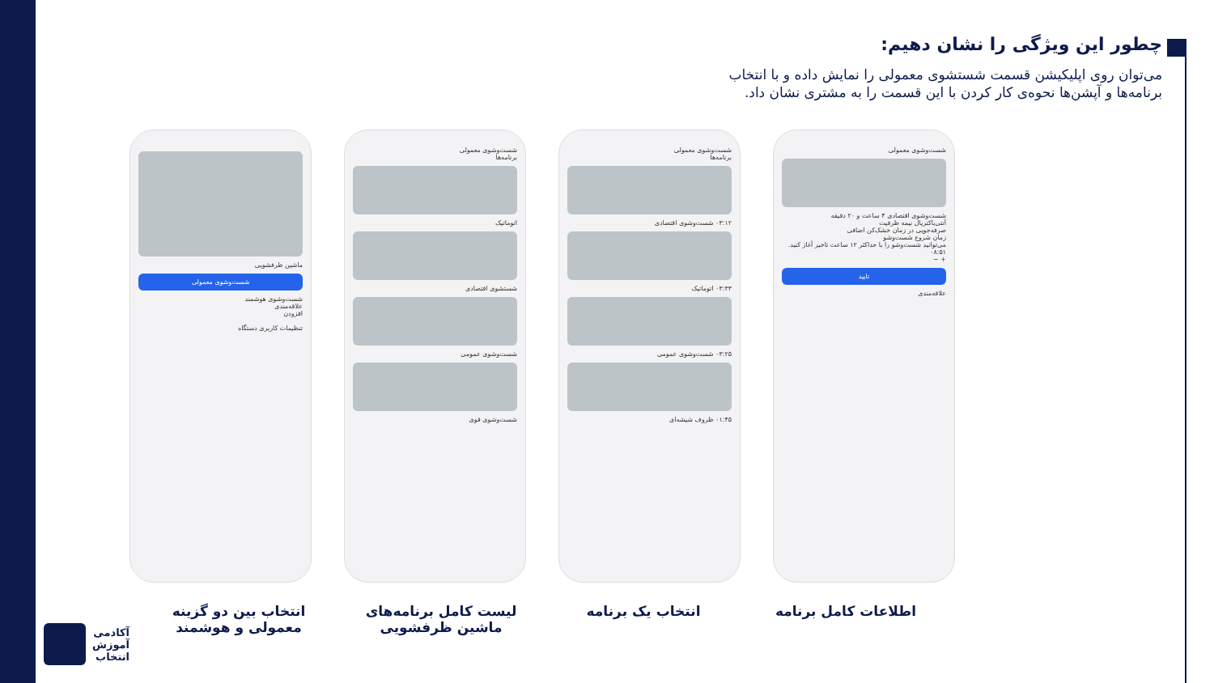چطور این ویژگی را نشان دهیم:
می‌توان روی اپلیکیشن قسمت شستشوی معمولی را نمایش داده و با انتخاب برنامه‌ها و آپشن‌ها نحوه‌ی کار کردن با این قسمت را به مشتری نشان داد.
ماشین ظرفشویی
شست‌وشوی معمولی
شست‌وشوی هوشمند
علاقه‌مندی
افزودن
تنظیمات کاربری دستگاه
شست‌وشوی معمولی
برنامه‌ها
اتوماتیک
شستشوی اقتصادی
شست‌وشوی عمومی
شست‌وشوی قوی
شست‌وشوی معمولی
برنامه‌ها
۰۳:۱۲ شست‌وشوی اقتصادی
۰۳:۳۳ اتوماتیک
۰۳:۲۵ شست‌وشوی عمومی
۰۱:۴۵ ظروف شیشه‌ای
شست‌وشوی معمولی
شست‌وشوی اقتصادی ۴ ساعت و ۲۰ دقیقه
آنتی‌باکتریال نیمه ظرفیت
صرفه‌جویی در زمان خشک‌کن اضافی
زمان شروع شست‌وشو
می‌توانید شست‌وشو را با حداکثر ۱۲ ساعت تاخیر آغاز کنید.
۰۸:۵۱
+ −
تایید
علاقه‌مندی
انتخاب بین دو گزینه معمولی و هوشمند
لیست کامل برنامه‌های ماشین ظرفشویی
انتخاب یک برنامه اطلاعات کامل برنامه
آکادمی
آموزش
انتخاب